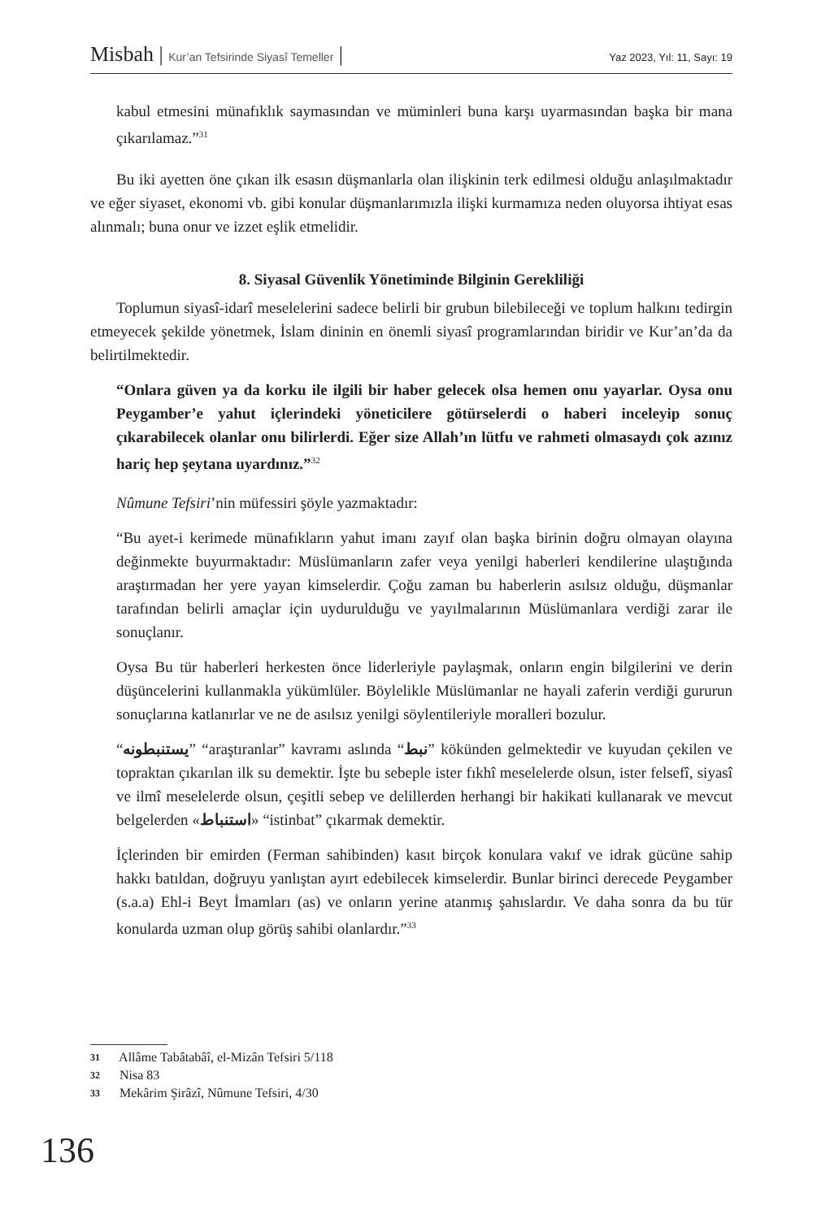Misbah | Kur’an Tefsirinde Siyasî Temeller |
Yaz 2023, Yıl: 11, Sayı: 19
kabul etmesini münafıklık saymasından ve müminleri buna karşı uyarmasından başka bir mana çıkarılamaz.”<sup>31</sup>
Bu iki ayetten öne çıkan ilk esasın düşmanlarla olan ilişkinin terk edilmesi olduğu anlaşılmaktadır ve eğer siyaset, ekonomi vb. gibi konular düşmanlarımızla ilişki kurmamıza neden oluyorsa ihtiyat esas alınmalı; buna onur ve izzet eşlik etmelidir.
8. Siyasal Güvenlik Yönetiminde Bilginin Gerekliliği
Toplumun siyasî-idarî meselelerini sadece belirli bir grubun bilebileceği ve toplum halkını tedirgin etmeyecek şekilde yönetmek, İslam dininin en önemli siyasî programlarından biridir ve Kur’an’da da belirtilmektedir.
“Onlara güven ya da korku ile ilgili bir haber gelecek olsa hemen onu yayarlar. Oysa onu Peygamber’e yahut içlerindeki yöneticilere götürselerdi o haberi inceleyip sonuç çıkarabilecek olanlar onu bilirlerdi. Eğer size Allah’ın lütfu ve rahmeti olmasaydı çok azınız hariç hep şeytana uyardınız.”<sup>32</sup>
Nûmune Tefsiri’nin müfessiri şöyle yazmaktadır:
“Bu ayet-i kerimede münafıkların yahut imanı zayıf olan başka birinin doğru olmayan olayına değinmekte buyurmaktadır: Müslümanların zafer veya yenilgi haberleri kendilerine ulaştığında araştırmadan her yere yayan kimselerdir. Çoğu zaman bu haberlerin asılsız olduğu, düşmanlar tarafından belirli amaçlar için uydurulduğu ve yayılmalarının Müslümanlara verdiği zarar ile sonuçlanır.
Oysa Bu tür haberleri herkesten önce liderleriyle paylaşmak, onların engin bilgilerini ve derin düşüncelerini kullanmakla yükümlüler. Böylelikle Müslümanlar ne hayali zaferin verdiği gururun sonuçlarına katlanırlar ve ne de asılsız yenilgi söylentileriyle moralleri bozulur.
“يستنبطونه” “araştıranlar” kavramı aslında “نبط” kökünden gelmektedir ve kuyudan çekilen ve topraktan çıkarılan ilk su demektir. İşte bu sebeple ister fıkhî meselelerde olsun, ister felsefî, siyasî ve ilmî meselelerde olsun, çeşitli sebep ve delillerden herhangi bir hakikati kullanarak ve mevcut belgelerden «استنباط» “istinbat” çıkarmak demektir.
İçlerinden bir emirden (Ferman sahibinden) kasıt birçok konulara vakıf ve idrak gücüne sahip hakkı batıldan, doğruyu yanlıştan ayırt edebilecek kimselerdir. Bunlar birinci derecede Peygamber (s.a.a) Ehl-i Beyt İmamları (as) ve onların yerine atanmış şahıslardır. Ve daha sonra da bu tür konularda uzman olup görüş sahibi olanlardır.”<sup>33</sup>
31 Allâme Tabâtabâî, el-Mizân Tefsiri 5/118
32 Nisa 83
33 Mekârim Şirâzî, Nûmune Tefsiri, 4/30
136